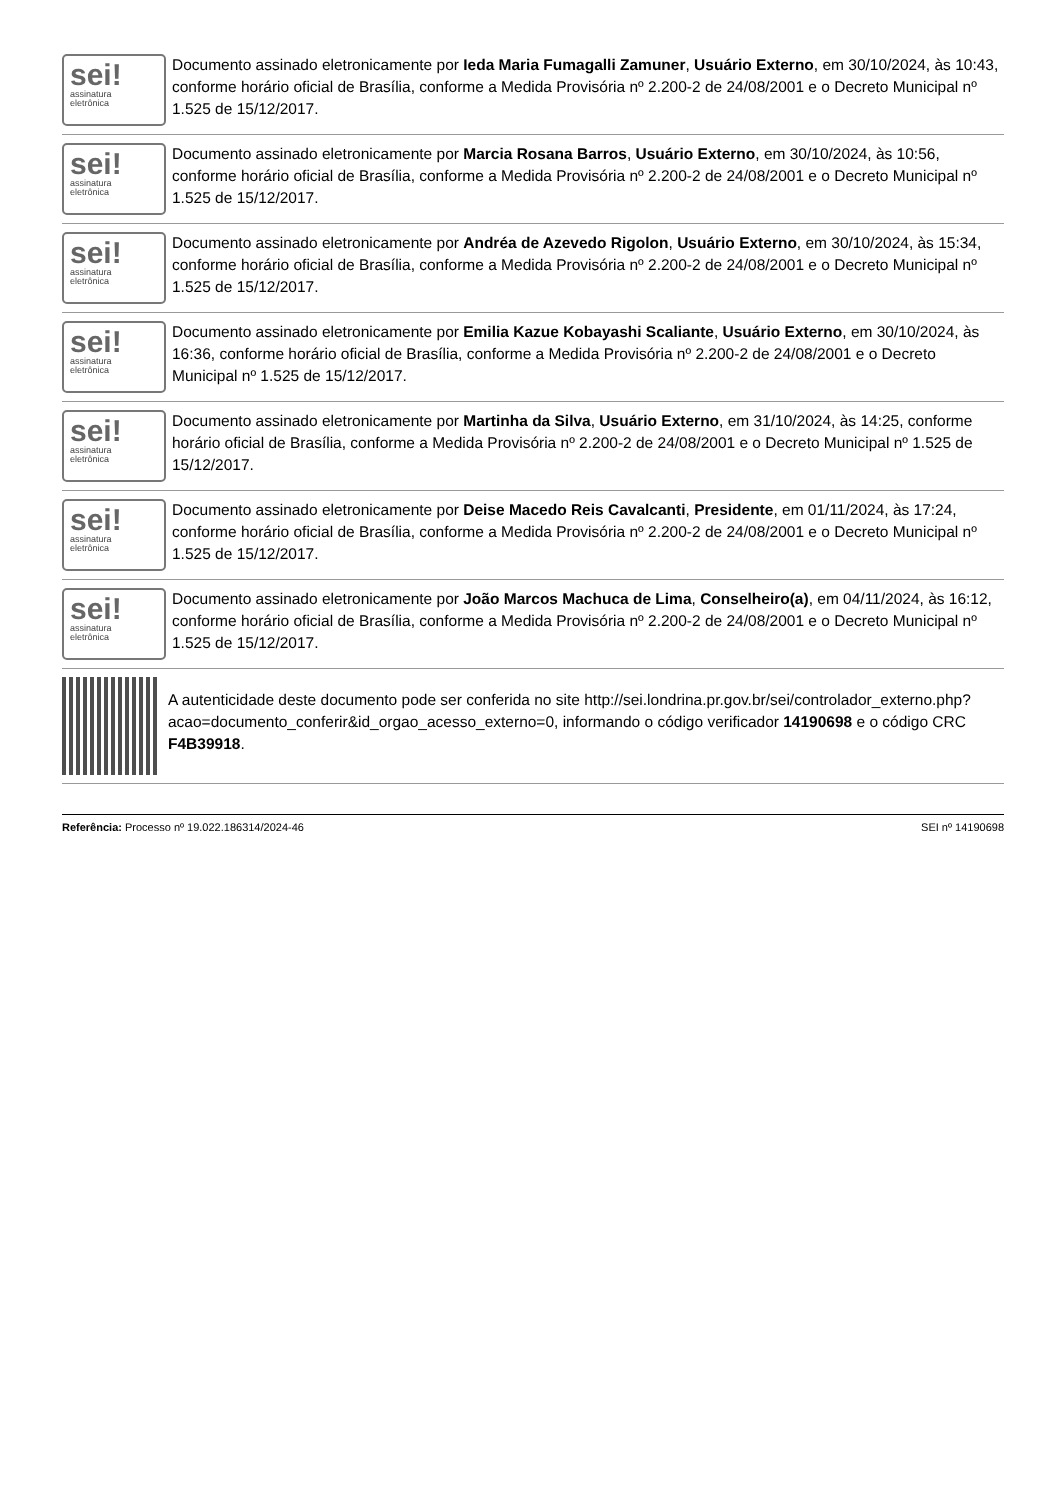sei!
assinatura
eletrônica
Documento assinado eletronicamente por Ieda Maria Fumagalli Zamuner, Usuário Externo, em 30/10/2024, às 10:43, conforme horário oficial de Brasília, conforme a Medida Provisória nº 2.200-2 de 24/08/2001 e o Decreto Municipal nº 1.525 de 15/12/2017.
sei!
assinatura
eletrônica
Documento assinado eletronicamente por Marcia Rosana Barros, Usuário Externo, em 30/10/2024, às 10:56, conforme horário oficial de Brasília, conforme a Medida Provisória nº 2.200-2 de 24/08/2001 e o Decreto Municipal nº 1.525 de 15/12/2017.
sei!
assinatura
eletrônica
Documento assinado eletronicamente por Andréa de Azevedo Rigolon, Usuário Externo, em 30/10/2024, às 15:34, conforme horário oficial de Brasília, conforme a Medida Provisória nº 2.200-2 de 24/08/2001 e o Decreto Municipal nº 1.525 de 15/12/2017.
sei!
assinatura
eletrônica
Documento assinado eletronicamente por Emilia Kazue Kobayashi Scaliante, Usuário Externo, em 30/10/2024, às 16:36, conforme horário oficial de Brasília, conforme a Medida Provisória nº 2.200-2 de 24/08/2001 e o Decreto Municipal nº 1.525 de 15/12/2017.
sei!
assinatura
eletrônica
Documento assinado eletronicamente por Martinha da Silva, Usuário Externo, em 31/10/2024, às 14:25, conforme horário oficial de Brasília, conforme a Medida Provisória nº 2.200-2 de 24/08/2001 e o Decreto Municipal nº 1.525 de 15/12/2017.
sei!
assinatura
eletrônica
Documento assinado eletronicamente por Deise Macedo Reis Cavalcanti, Presidente, em 01/11/2024, às 17:24, conforme horário oficial de Brasília, conforme a Medida Provisória nº 2.200-2 de 24/08/2001 e o Decreto Municipal nº 1.525 de 15/12/2017.
sei!
assinatura
eletrônica
Documento assinado eletronicamente por João Marcos Machuca de Lima, Conselheiro(a), em 04/11/2024, às 16:12, conforme horário oficial de Brasília, conforme a Medida Provisória nº 2.200-2 de 24/08/2001 e o Decreto Municipal nº 1.525 de 15/12/2017.
A autenticidade deste documento pode ser conferida no site http://sei.londrina.pr.gov.br/sei/controlador_externo.php?
acao=documento_conferir&id_orgao_acesso_externo=0, informando o código verificador 14190698 e o código CRC F4B39918.
Referência: Processo nº 19.022.186314/2024-46 SEI nº 14190698